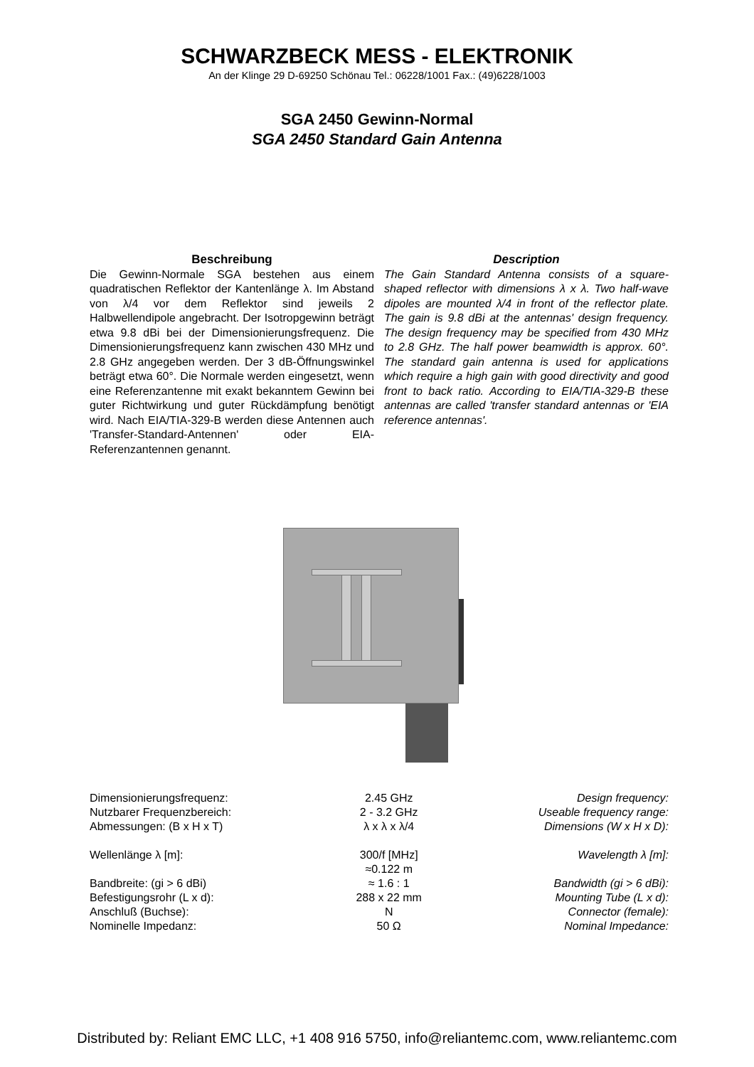SCHWARZBECK MESS - ELEKTRONIK
An der Klinge 29 D-69250 Schönau Tel.: 06228/1001 Fax.: (49)6228/1003
SGA 2450 Gewinn-Normal
SGA 2450 Standard Gain Antenna
Beschreibung
Die Gewinn-Normale SGA bestehen aus einem quadratischen Reflektor der Kantenlänge λ. Im Abstand von λ/4 vor dem Reflektor sind jeweils 2 Halbwellendipole angebracht. Der Isotropgewinn beträgt etwa 9.8 dBi bei der Dimensionierungsfrequenz. Die Dimensionierungsfrequenz kann zwischen 430 MHz und 2.8 GHz angegeben werden. Der 3 dB-Öffnungswinkel beträgt etwa 60°. Die Normale werden eingesetzt, wenn eine Referenzantenne mit exakt bekanntem Gewinn bei guter Richtwirkung und guter Rückdämpfung benötigt wird. Nach EIA/TIA-329-B werden diese Antennen auch 'Transfer-Standard-Antennen' oder EIA-Referenzantennen genannt.
Description
The Gain Standard Antenna consists of a square-shaped reflector with dimensions λ x λ. Two half-wave dipoles are mounted λ/4 in front of the reflector plate. The gain is 9.8 dBi at the antennas' design frequency. The design frequency may be specified from 430 MHz to 2.8 GHz. The half power beamwidth is approx. 60°. The standard gain antenna is used for applications which require a high gain with good directivity and good front to back ratio. According to EIA/TIA-329-B these antennas are called 'transfer standard antennas or 'EIA reference antennas'.
| Dimensionierungsfrequenz: | 2.45 GHz | Design frequency: |
| Nutzbarer Frequenzbereich: | 2 - 3.2 GHz | Useable frequency range: |
| Abmessungen: (B x H x T) | λ x λ x λ/4 | Dimensions (W x H x D): |
| Wellenlänge λ [m]: | 300/f [MHz] ≈0.122 m | Wavelength λ [m]: |
| Bandbreite: (gi > 6 dBi) | ≈ 1.6 : 1 | Bandwidth (gi > 6 dBi): |
| Befestigungsrohr (L x d): | 288 x 22 mm | Mounting Tube (L x d): |
| Anschluß (Buchse): | N | Connector (female): |
| Nominelle Impedanz: | 50 Ω | Nominal Impedance: |
Distributed by: Reliant EMC LLC, +1 408 916 5750, info@reliantemc.com, www.reliantemc.com